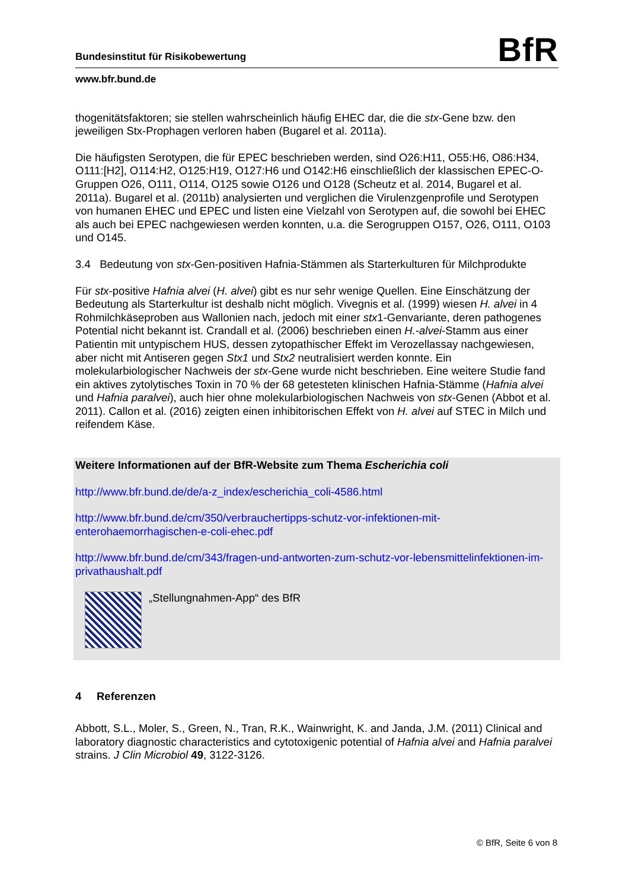Bundesinstitut für Risikobewertung BfR
www.bfr.bund.de
thogenitätsfaktoren; sie stellen wahrscheinlich häufig EHEC dar, die die stx-Gene bzw. den jeweiligen Stx-Prophagen verloren haben (Bugarel et al. 2011a).
Die häufigsten Serotypen, die für EPEC beschrieben werden, sind O26:H11, O55:H6, O86:H34, O111:[H2], O114:H2, O125:H19, O127:H6 und O142:H6 einschließlich der klassischen EPEC-O-Gruppen O26, O111, O114, O125 sowie O126 und O128 (Scheutz et al. 2014, Bugarel et al. 2011a). Bugarel et al. (2011b) analysierten und verglichen die Virulenzgenprofile und Serotypen von humanen EHEC und EPEC und listen eine Vielzahl von Serotypen auf, die sowohl bei EHEC als auch bei EPEC nachgewiesen werden konnten, u.a. die Serogruppen O157, O26, O111, O103 und O145.
3.4 Bedeutung von stx-Gen-positiven Hafnia-Stämmen als Starterkulturen für Milchprodukte
Für stx-positive Hafnia alvei (H. alvei) gibt es nur sehr wenige Quellen. Eine Einschätzung der Bedeutung als Starterkultur ist deshalb nicht möglich. Vivegnis et al. (1999) wiesen H. alvei in 4 Rohmilchkäseproben aus Wallonien nach, jedoch mit einer stx1-Genvariante, deren pathogenes Potential nicht bekannt ist. Crandall et al. (2006) beschrieben einen H.-alvei-Stamm aus einer Patientin mit untypischem HUS, dessen zytopathischer Effekt im Verozellassay nachgewiesen, aber nicht mit Antiseren gegen Stx1 und Stx2 neutralisiert werden konnte. Ein molekularbiologischer Nachweis der stx-Gene wurde nicht beschrieben. Eine weitere Studie fand ein aktives zytolytisches Toxin in 70 % der 68 getesteten klinischen Hafnia-Stämme (Hafnia alvei und Hafnia paralvei), auch hier ohne molekularbiologischen Nachweis von stx-Genen (Abbot et al. 2011). Callon et al. (2016) zeigten einen inhibitorischen Effekt von H. alvei auf STEC in Milch und reifendem Käse.
Weitere Informationen auf der BfR-Website zum Thema Escherichia coli
http://www.bfr.bund.de/de/a-z_index/escherichia_coli-4586.html
http://www.bfr.bund.de/cm/350/verbrauchertipps-schutz-vor-infektionen-mit-enterohaemorrhagischen-e-coli-ehec.pdf
http://www.bfr.bund.de/cm/343/fragen-und-antworten-zum-schutz-vor-lebensmittelinfektionen-im-privathaushalt.pdf
„Stellungnahmen-App“ des BfR
4 Referenzen
Abbott, S.L., Moler, S., Green, N., Tran, R.K., Wainwright, K. and Janda, J.M. (2011) Clinical and laboratory diagnostic characteristics and cytotoxigenic potential of Hafnia alvei and Hafnia paralvei strains. J Clin Microbiol 49, 3122-3126.
© BfR, Seite 6 von 8